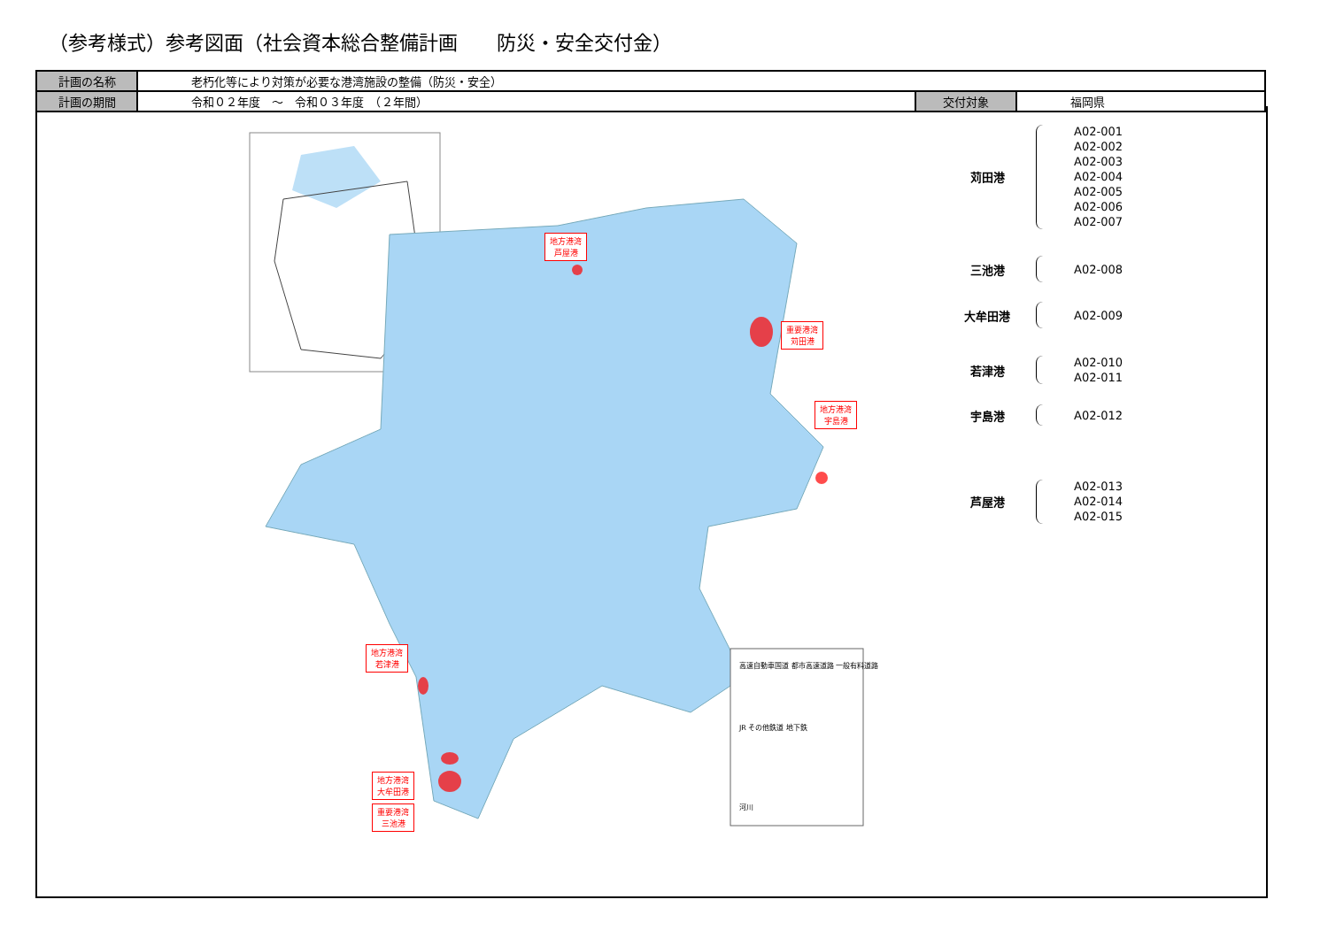（参考様式）参考図面（社会資本総合整備計画　　防災・安全交付金）
| 計画の名称 | 老朽化等により対策が必要な港湾施設の整備（防災・安全） | | |
| 計画の期間 | 令和０２年度 ～ 令和０３年度 （２年間） | 交付対象 | 福岡県 |
高速自動車国道 都市高速道路 一般有料道路
JR その他鉄道 地下鉄
河川
地方港湾
芦屋港
重要港湾
苅田港
地方港湾
宇島港
地方港湾
若津港
地方港湾
大牟田港
重要港湾
三池港
苅田港
A02-001
A02-002
A02-003
A02-004
A02-005
A02-006
A02-007
三池港
A02-008
大牟田港
A02-009
若津港
A02-010
A02-011
宇島港
A02-012
芦屋港
A02-013
A02-014
A02-015